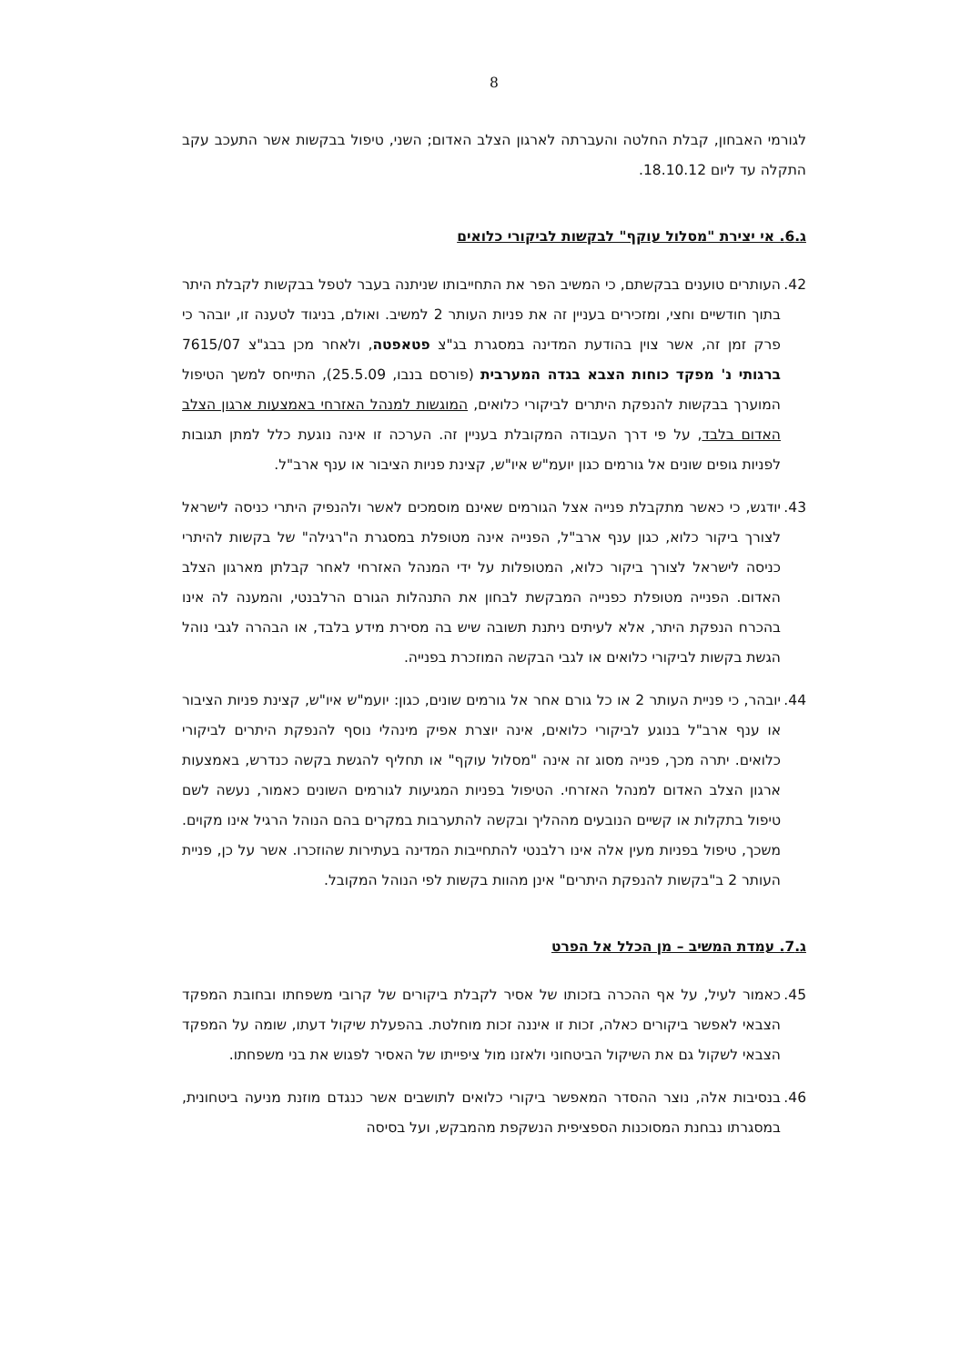8
לגורמי האבחון, קבלת החלטה והעברתה לארגון הצלב האדום; השני, טיפול בבקשות אשר התעכב עקב התקלה עד ליום 18.10.12.
ג.6. אי יצירת "מסלול עוקף" לבקשות לביקורי כלואים
42. העותרים טוענים בבקשתם, כי המשיב הפר את התחייבותו שניתנה בעבר לטפל בבקשות לקבלת היתר בתוך חודשיים וחצי, ומזכירים בעניין זה את פניות העותר 2 למשיב. ואולם, בניגוד לטענה זו, יובהר כי פרק זמן זה, אשר צוין בהודעת המדינה במסגרת בג"צ פטאפטה, ולאחר מכן בבג"צ 7615/07 ברגותי נ' מפקד כוחות הצבא בגדה המערבית (פורסם בנבו, 25.5.09), התייחס למשך הטיפול המוערך בבקשות להנפקת היתרים לביקורי כלואים, המוגשות למנהל האזרחי באמצעות ארגון הצלב האדום בלבד, על פי דרך העבודה המקובלת בעניין זה. הערכה זו אינה נוגעת כלל למתן תגובות לפניות גופים שונים אל גורמים כגון יועמ"ש איו"ש, קצינת פניות הציבור או ענף ארב"ל.
43. יודגש, כי כאשר מתקבלת פנייה אצל הגורמים שאינם מוסמכים לאשר ולהנפיק היתרי כניסה לישראל לצורך ביקור כלוא, כגון ענף ארב"ל, הפנייה אינה מטופלת במסגרת ה"רגילה" של בקשות להיתרי כניסה לישראל לצורך ביקור כלוא, המטופלות על ידי המנהל האזרחי לאחר קבלתן מארגון הצלב האדום. הפנייה מטופלת כפנייה המבקשת לבחון את התנהלות הגורם הרלבנטי, והמענה לה אינו בהכרח הנפקת היתר, אלא לעיתים ניתנת תשובה שיש בה מסירת מידע בלבד, או הבהרה לגבי נוהל הגשת בקשות לביקורי כלואים או לגבי הבקשה המוזכרת בפנייה.
44. יובהר, כי פניית העותר 2 או כל גורם אחר אל גורמים שונים, כגון: יועמ"ש איו"ש, קצינת פניות הציבור או ענף ארב"ל בנוגע לביקורי כלואים, אינה יוצרת אפיק מינהלי נוסף להנפקת היתרים לביקורי כלואים. יתרה מכך, פנייה מסוג זה אינה "מסלול עוקף" או תחליף להגשת בקשה כנדרש, באמצעות ארגון הצלב האדום למנהל האזרחי. הטיפול בפניות המגיעות לגורמים השונים כאמור, נעשה לשם טיפול בתקלות או קשיים הנובעים מההליך ובקשה להתערבות במקרים בהם הנוהל הרגיל אינו מקוים. משכך, טיפול בפניות מעין אלה אינו רלבנטי להתחייבות המדינה בעתירות שהוזכרו. אשר על כן, פניית העותר 2 ב"בקשות להנפקת היתרים" אינן מהוות בקשות לפי הנוהל המקובל.
ג.7. עמדת המשיב – מן הכלל אל הפרט
45. כאמור לעיל, על אף ההכרה בזכותו של אסיר לקבלת ביקורים של קרובי משפחתו ובחובת המפקד הצבאי לאפשר ביקורים כאלה, זכות זו איננה זכות מוחלטת. בהפעלת שיקול דעתו, שומה על המפקד הצבאי לשקול גם את השיקול הביטחוני ולאזנו מול ציפייתו של האסיר לפגוש את בני משפחתו.
46. בנסיבות אלה, נוצר ההסדר המאפשר ביקורי כלואים לתושבים אשר כנגדם מוזנת מניעה ביטחונית, במסגרתו נבחנת המסוכנות הספציפית הנשקפת מהמבקש, ועל בסיסה